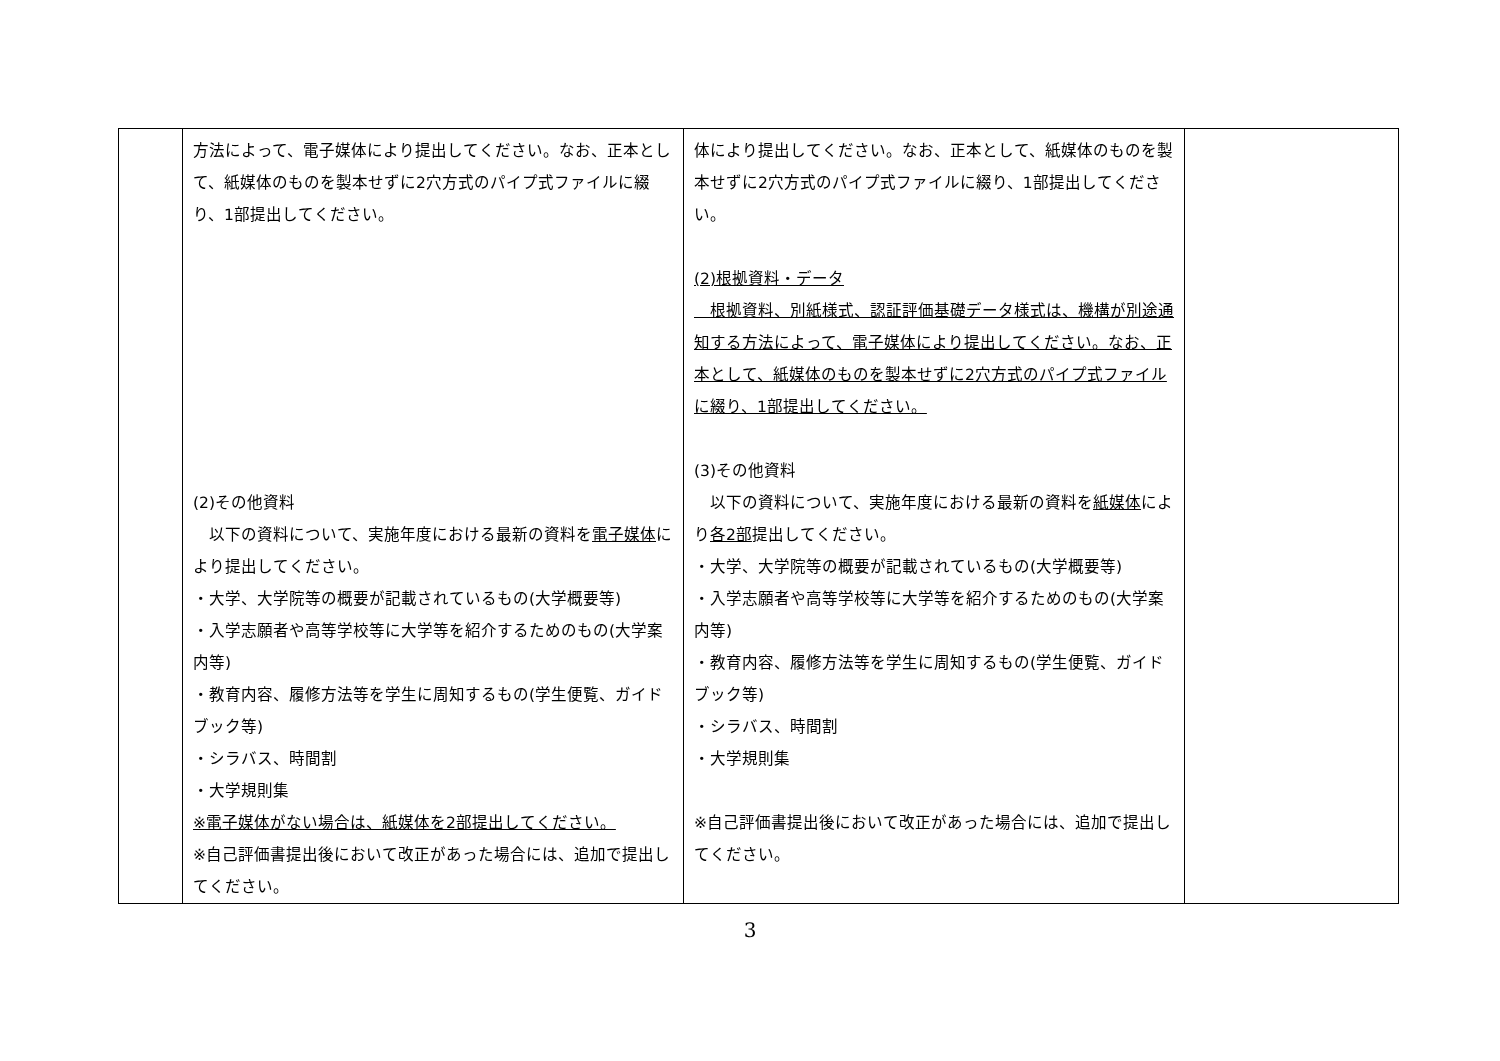| | 方法によって、電子媒体により提出してください。なお、正本として、紙媒体のものを製本せずに2穴方式のパイプ式ファイルに綴り、1部提出してください。 (2)その他資料 以下の資料について、実施年度における最新の資料を 電子媒体 により提出してください。 ・大学、大学院等の概要が記載されているもの(大学概要等) ・入学志願者や高等学校等に大学等を紹介するためのもの(大学案内等) ・教育内容、履修方法等を学生に周知するもの(学生便覧、ガイドブック等) ・シラバス、時間割 ・大学規則集 ※電子媒体がない場合は、紙媒体を2部提出してください。 ※自己評価書提出後において改正があった場合には、追加で提出してください。 | 体により提出してください。なお、正本として、紙媒体のものを製本せずに2穴方式のパイプ式ファイルに綴り、1部提出してください。 (2)根拠資料・データ 根拠資料、別紙様式、認証評価基礎データ様式は、機構が別途通知する方法によって、電子媒体により提出してください。なお、正本として、紙媒体のものを製本せずに2穴方式のパイプ式ファイルに綴り、1部提出してください。 (3)その他資料 以下の資料について、実施年度における最新の資料を 紙媒体 により 各2部 提出してください。 ・大学、大学院等の概要が記載されているもの(大学概要等) ・入学志願者や高等学校等に大学等を紹介するためのもの(大学案内等) ・教育内容、履修方法等を学生に周知するもの(学生便覧、ガイドブック等) ・シラバス、時間割 ・大学規則集 ※自己評価書提出後において改正があった場合には、追加で提出してください。 | |
3